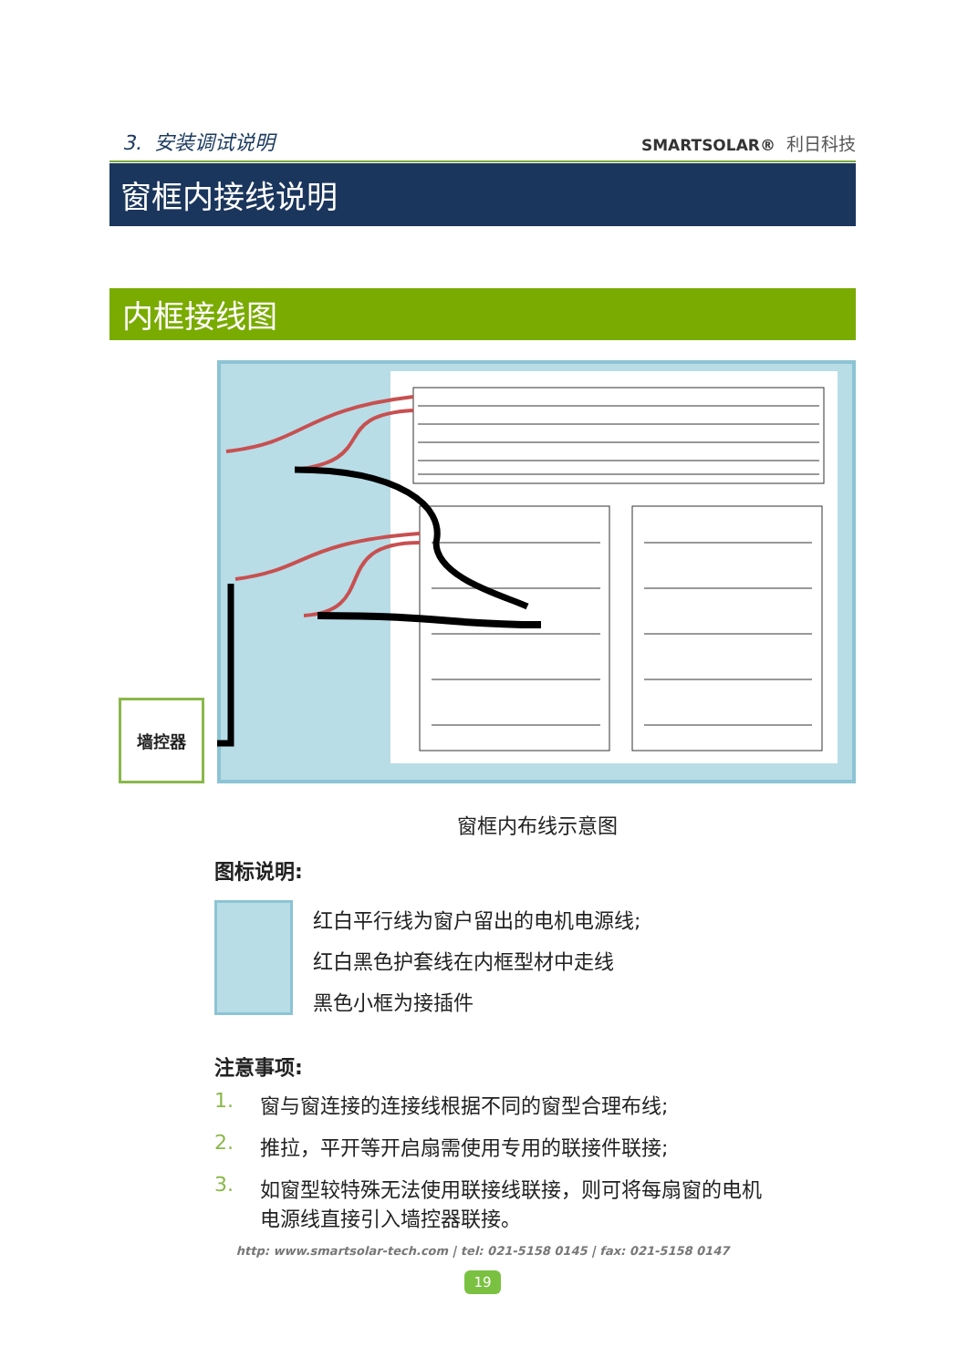3. 安装调试说明
SMARTSOLAR® 利日科技
窗框内接线说明
内框接线图
墙控器
窗框内布线示意图
图标说明:
红白平行线为窗户留出的电机电源线;
红白黑色护套线在内框型材中走线
黑色小框为接插件
注意事项:
1. 窗与窗连接的连接线根据不同的窗型合理布线;
2. 推拉，平开等开启扇需使用专用的联接件联接;
3. 如窗型较特殊无法使用联接线联接，则可将每扇窗的电机
电源线直接引入墙控器联接。
http: www.smartsolar-tech.com | tel: 021-5158 0145 | fax: 021-5158 0147
19